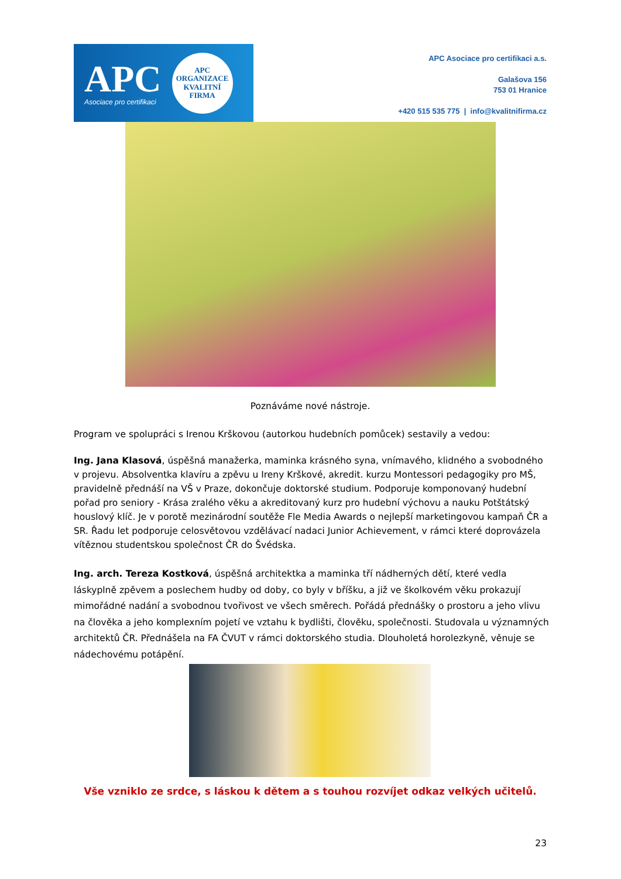APC
Asociace pro certifikaci
APC
ORGANIZACE
KVALITNÍ
FIRMA
APC Asociace pro certifikaci a.s.
Galašova 156
753 01 Hranice
+420 515 535 775 | info@kvalitnifirma.cz
Poznáváme nové nástroje.
Program ve spolupráci s Irenou Krškovou (autorkou hudebních pomůcek) sestavily a vedou:
Ing. Jana Klasová, úspěšná manažerka, maminka krásného syna, vnímavého, klidného a svobodného v projevu. Absolventka klavíru a zpěvu u Ireny Krškové, akredit. kurzu Montessori pedagogiky pro MŠ, pravidelně přednáší na VŠ v Praze, dokončuje doktorské studium. Podporuje komponovaný hudební pořad pro seniory - Krása zralého věku a akreditovaný kurz pro hudební výchovu a nauku Potštátský houslový klíč. Je v porotě mezinárodní soutěže Fle Media Awards o nejlepší marketingovou kampaň ČR a SR. Řadu let podporuje celosvětovou vzdělávací nadaci Junior Achievement, v rámci které doprovázela vítěznou studentskou společnost ČR do Švédska.
Ing. arch. Tereza Kostková, úspěšná architektka a maminka tří nádherných dětí, které vedla láskyplně zpěvem a poslechem hudby od doby, co byly v bříšku, a již ve školkovém věku prokazují mimořádné nadání a svobodnou tvořivost ve všech směrech. Pořádá přednášky o prostoru a jeho vlivu na člověka a jeho komplexním pojetí ve vztahu k bydlišti, člověku, společnosti. Studovala u významných architektů ČR. Přednášela na FA ČVUT v rámci doktorského studia. Dlouholetá horolezkyně, věnuje se nádechovému potápění.
Vše vzniklo ze srdce, s láskou k dětem a s touhou rozvíjet odkaz velkých učitelů.
23